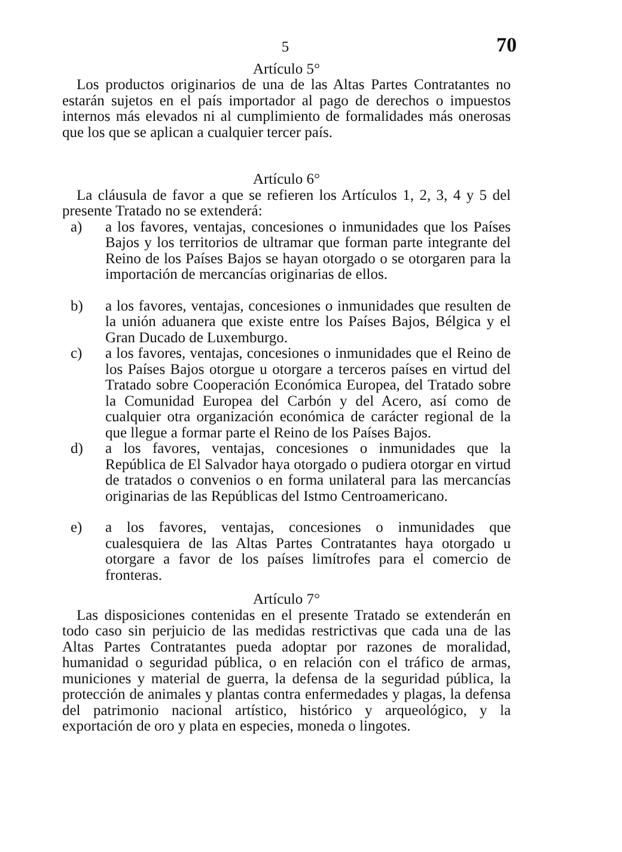5 70
Artículo 5°
Los productos originarios de una de las Altas Partes Contratantes no estarán sujetos en el país importador al pago de derechos o impuestos internos más elevados ni al cumplimiento de formalidades más onerosas que los que se aplican a cualquier tercer país.
Artículo 6°
La cláusula de favor a que se refieren los Artículos 1, 2, 3, 4 y 5 del presente Tratado no se extenderá:
a) a los favores, ventajas, concesiones o inmunidades que los Países Bajos y los territorios de ultramar que forman parte integrante del Reino de los Países Bajos se hayan otorgado o se otorgaren para la importación de mercancías originarias de ellos.
b) a los favores, ventajas, concesiones o inmunidades que resulten de la unión aduanera que existe entre los Países Bajos, Bélgica y el Gran Ducado de Luxemburgo.
c) a los favores, ventajas, concesiones o inmunidades que el Reino de los Países Bajos otorgue u otorgare a terceros países en virtud del Tratado sobre Cooperación Económica Europea, del Tratado sobre la Comunidad Europea del Carbón y del Acero, así como de cualquier otra organización económica de carácter regional de la que llegue a formar parte el Reino de los Países Bajos.
d) a los favores, ventajas, concesiones o inmunidades que la República de El Salvador haya otorgado o pudiera otorgar en virtud de tratados o convenios o en forma unilateral para las mercancías originarias de las Repúblicas del Istmo Centroamericano.
e) a los favores, ventajas, concesiones o inmunidades que cualesquiera de las Altas Partes Contratantes haya otorgado u otorgare a favor de los países limítrofes para el comercio de fronteras.
Artículo 7°
Las disposiciones contenidas en el presente Tratado se extenderán en todo caso sin perjuicio de las medidas restrictivas que cada una de las Altas Partes Contratantes pueda adoptar por razones de moralidad, humanidad o seguridad pública, o en relación con el tráfico de armas, municiones y material de guerra, la defensa de la seguridad pública, la protección de animales y plantas contra enfermedades y plagas, la defensa del patrimonio nacional artístico, histórico y arqueológico, y la exportación de oro y plata en especies, moneda o lingotes.